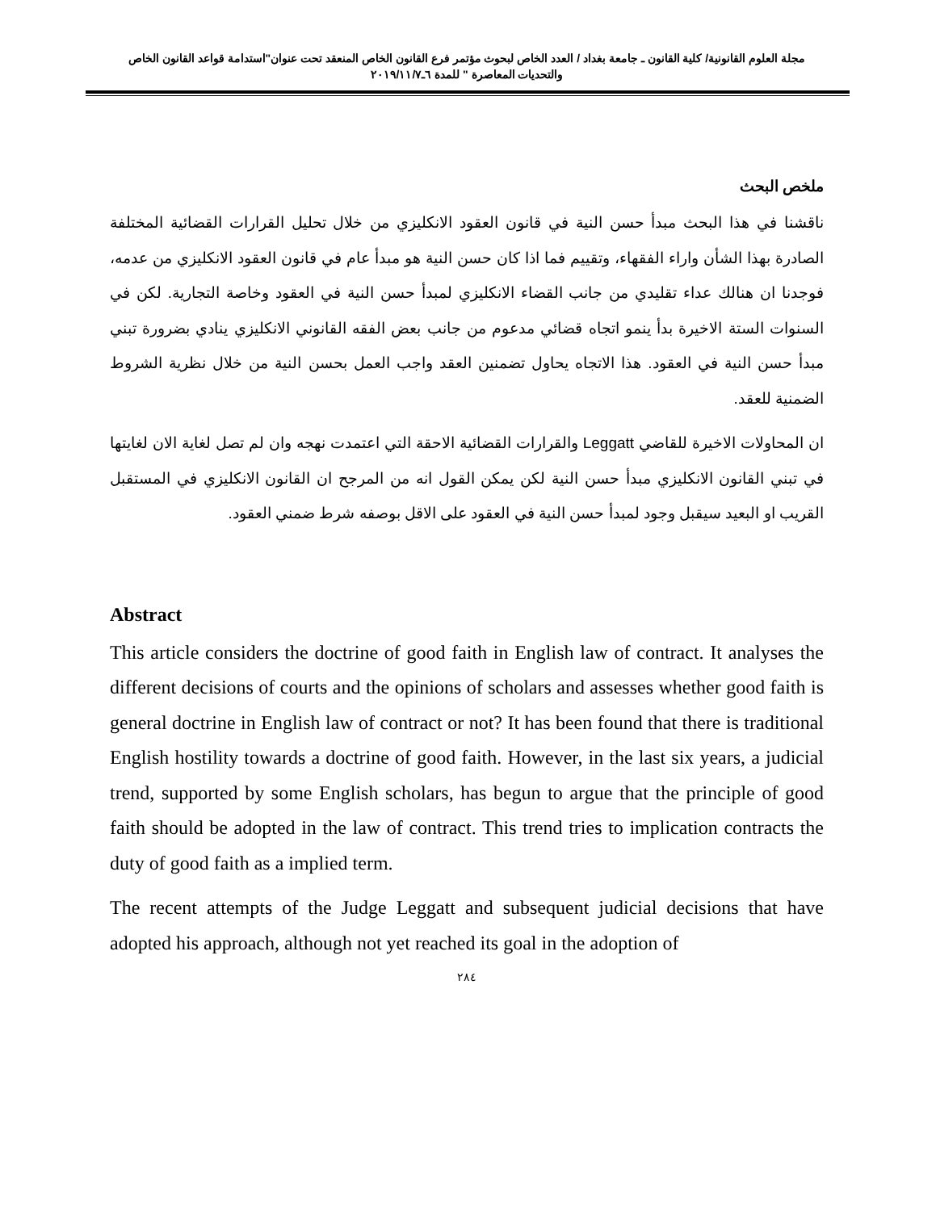مجلة العلوم القانونية/ كلية القانون ـ جامعة بغداد / العدد الخاص لبحوث مؤتمر فرع القانون الخاص المنعقد تحت عنوان"استدامة قواعد القانون الخاص والتحديات المعاصرة " للمدة ٦ـ٢٠١٩/١١/٧
ملخص البحث
ناقشنا في هذا البحث مبدأ حسن النية في قانون العقود الانكليزي من خلال تحليل القرارات القضائية المختلفة الصادرة بهذا الشأن واراء الفقهاء، وتقييم فما اذا كان حسن النية هو مبدأ عام في قانون العقود الانكليزي من عدمه، فوجدنا ان هنالك عداء تقليدي من جانب القضاء الانكليزي لمبدأ حسن النية في العقود وخاصة التجارية. لكن في السنوات الستة الاخيرة بدأ ينمو اتجاه قضائي مدعوم من جانب بعض الفقه القانوني الانكليزي ينادي بضرورة تبني مبدأ حسن النية في العقود. هذا الاتجاه يحاول تضمنين العقد واجب العمل بحسن النية من خلال نظرية الشروط الضمنية للعقد.
ان المحاولات الاخيرة للقاضي Leggatt والقرارات القضائية الاحقة التي اعتمدت نهجه وان لم تصل لغاية الان لغايتها في تبني القانون الانكليزي مبدأ حسن النية لكن يمكن القول انه من المرجح ان القانون الانكليزي في المستقبل القريب او البعيد سيقبل وجود لمبدأ حسن النية في العقود على الاقل بوصفه شرط ضمني العقود.
Abstract
This article considers the doctrine of good faith in English law of contract. It analyses the different decisions of courts and the opinions of scholars and assesses whether good faith is general doctrine in English law of contract or not? It has been found that there is traditional English hostility towards a doctrine of good faith. However, in the last six years, a judicial trend, supported by some English scholars, has begun to argue that the principle of good faith should be adopted in the law of contract. This trend tries to implication contracts the duty of good faith as a implied term.
The recent attempts of the Judge Leggatt and subsequent judicial decisions that have adopted his approach, although not yet reached its goal in the adoption of
٢٨٤